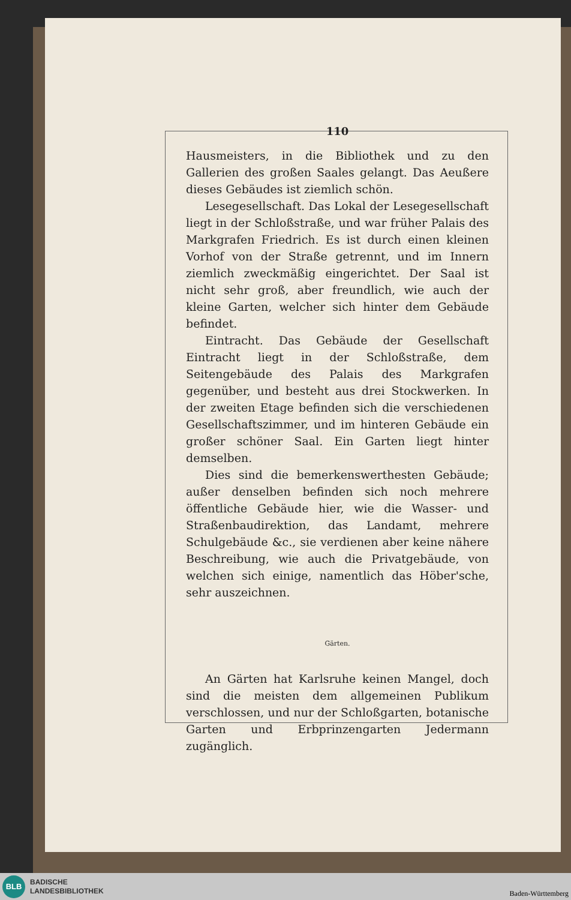110
Hausmeisters, in die Bibliothek und zu den Gallerien des großen Saales gelangt. Das Aeußere dieses Gebäudes ist ziemlich schön.
Lesegesellschaft. Das Lokal der Lesegesellschaft liegt in der Schloßstraße, und war früher Palais des Markgrafen Friedrich. Es ist durch einen kleinen Vorhof von der Straße getrennt, und im Innern ziemlich zweckmäßig eingerichtet. Der Saal ist nicht sehr groß, aber freundlich, wie auch der kleine Garten, welcher sich hinter dem Gebäude befindet.
Eintracht. Das Gebäude der Gesellschaft Eintracht liegt in der Schloßstraße, dem Seitengebäude des Palais des Markgrafen gegenüber, und besteht aus drei Stockwerken. In der zweiten Etage befinden sich die verschiedenen Gesellschaftszimmer, und im hinteren Gebäude ein großer schöner Saal. Ein Garten liegt hinter demselben.
Dies sind die bemerkenswerthesten Gebäude; außer denselben befinden sich noch mehrere öffentliche Gebäude hier, wie die Wasser- und Straßenbaudirektion, das Landamt, mehrere Schulgebäude &c., sie verdienen aber keine nähere Beschreibung, wie auch die Privatgebäude, von welchen sich einige, namentlich das Höber'sche, sehr auszeichnen.
Gärten.
An Gärten hat Karlsruhe keinen Mangel, doch sind die meisten dem allgemeinen Publikum verschlossen, und nur der Schloßgarten, botanische Garten und Erbprinzengarten Jedermann zugänglich.
BLB
BADISCHE
LANDESBIBLIOTHEK
Baden-Württemberg